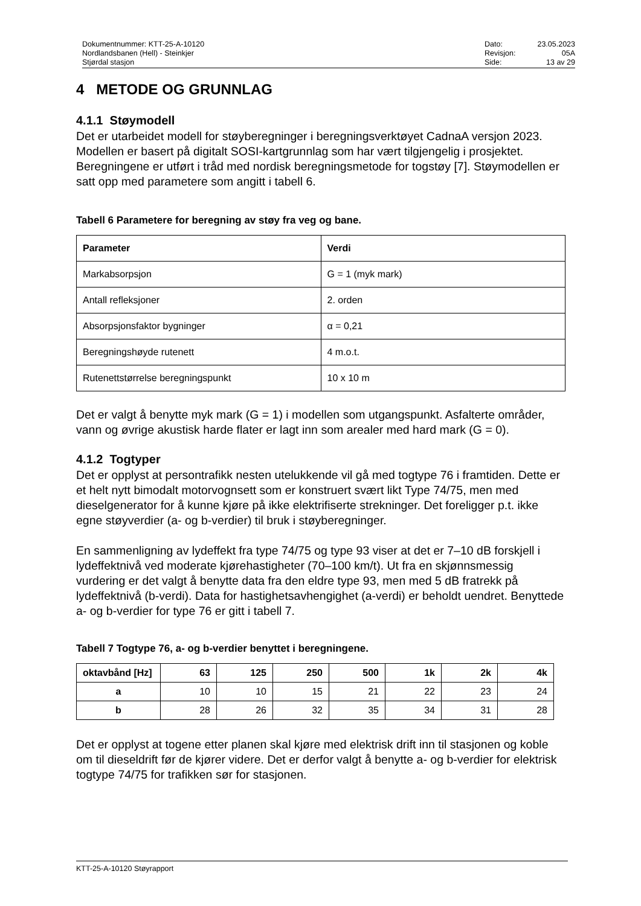Dokumentnummer: KTT-25-A-10120
Nordlandsbanen (Hell) - Steinkjer
Stjørdal stasjon
Dato: 23.05.2023 Revisjon: 05A Side: 13 av 29
4 METODE OG GRUNNLAG
4.1.1 Støymodell
Det er utarbeidet modell for støyberegninger i beregningsverktøyet CadnaA versjon 2023. Modellen er basert på digitalt SOSI-kartgrunnlag som har vært tilgjengelig i prosjektet. Beregningene er utført i tråd med nordisk beregningsmetode for togstøy [7]. Støymodellen er satt opp med parametere som angitt i tabell 6.
Tabell 6 Parametere for beregning av støy fra veg og bane.
| Parameter | Verdi |
| --- | --- |
| Markabsorpsjon | G = 1 (myk mark) |
| Antall refleksjoner | 2. orden |
| Absorpsjonsfaktor bygninger | α = 0,21 |
| Beregningshøyde rutenett | 4 m.o.t. |
| Rutenettstørrelse beregningspunkt | 10 x 10 m |
Det er valgt å benytte myk mark (G = 1) i modellen som utgangspunkt. Asfalterte områder, vann og øvrige akustisk harde flater er lagt inn som arealer med hard mark (G = 0).
4.1.2 Togtyper
Det er opplyst at persontrafikk nesten utelukkende vil gå med togtype 76 i framtiden. Dette er et helt nytt bimodalt motorvognsett som er konstruert svært likt Type 74/75, men med dieselgenerator for å kunne kjøre på ikke elektrifiserte strekninger. Det foreligger p.t. ikke egne støyverdier (a- og b-verdier) til bruk i støyberegninger.
En sammenligning av lydeffekt fra type 74/75 og type 93 viser at det er 7–10 dB forskjell i lydeffektnivå ved moderate kjørehastigheter (70–100 km/t). Ut fra en skjønnsmessig vurdering er det valgt å benytte data fra den eldre type 93, men med 5 dB fratrekk på lydeffektnivå (b-verdi). Data for hastighetsavhengighet (a-verdi) er beholdt uendret. Benyttede a- og b-verdier for type 76 er gitt i tabell 7.
Tabell 7 Togtype 76, a- og b-verdier benyttet i beregningene.
| oktavbånd [Hz] | 63 | 125 | 250 | 500 | 1k | 2k | 4k |
| --- | --- | --- | --- | --- | --- | --- | --- |
| a | 10 | 10 | 15 | 21 | 22 | 23 | 24 |
| b | 28 | 26 | 32 | 35 | 34 | 31 | 28 |
Det er opplyst at togene etter planen skal kjøre med elektrisk drift inn til stasjonen og koble om til dieseldrift før de kjører videre. Det er derfor valgt å benytte a- og b-verdier for elektrisk togtype 74/75 for trafikken sør for stasjonen.
KTT-25-A-10120 Støyrapport